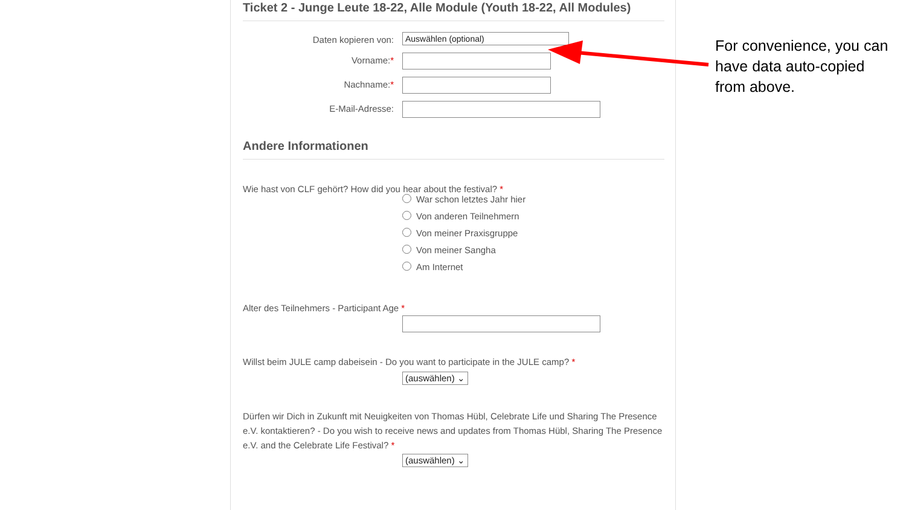Ticket 2 - Junge Leute 18-22, Alle Module (Youth 18-22, All Modules)
Daten kopieren von:
Auswählen (optional)
Vorname:*
Nachname:*
E-Mail-Adresse:
Andere Informationen
Wie hast von CLF gehört? How did you hear about the festival? *
War schon letztes Jahr hier
Von anderen Teilnehmern
Von meiner Praxisgruppe
Von meiner Sangha
Am Internet
Alter des Teilnehmers - Participant Age *
Willst beim JULE camp dabeisein - Do you want to participate in the JULE camp? *
(auswählen) ⌄
Dürfen wir Dich in Zukunft mit Neuigkeiten von Thomas Hübl, Celebrate Life und Sharing The Presence e.V. kontaktieren? - Do you wish to receive news and updates from Thomas Hübl, Sharing The Presence e.V. and the Celebrate Life Festival? *
(auswählen) ⌄
For convenience, you can have data auto-copied from above.